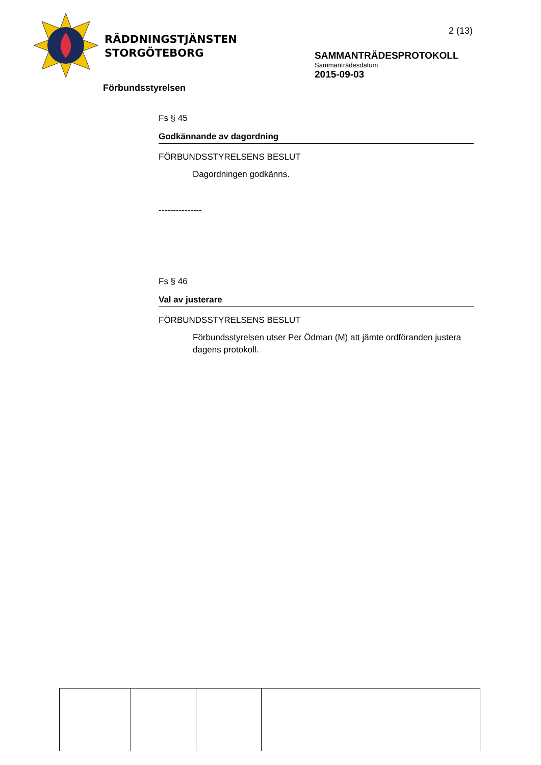RÄDDNINGSTJÄNSTEN
STORGÖTEBORG
2 (13)
SAMMANTRÄDESPROTOKOLL
Sammanträdesdatum
2015-09-03
Förbundsstyrelsen
Fs § 45
Godkännande av dagordning
FÖRBUNDSSTYRELSENS BESLUT
Dagordningen godkänns.
---------------
Fs § 46
Val av justerare
FÖRBUNDSSTYRELSENS BESLUT
Förbundsstyrelsen utser Per Ödman (M) att jämte ordföranden justera dagens protokoll.